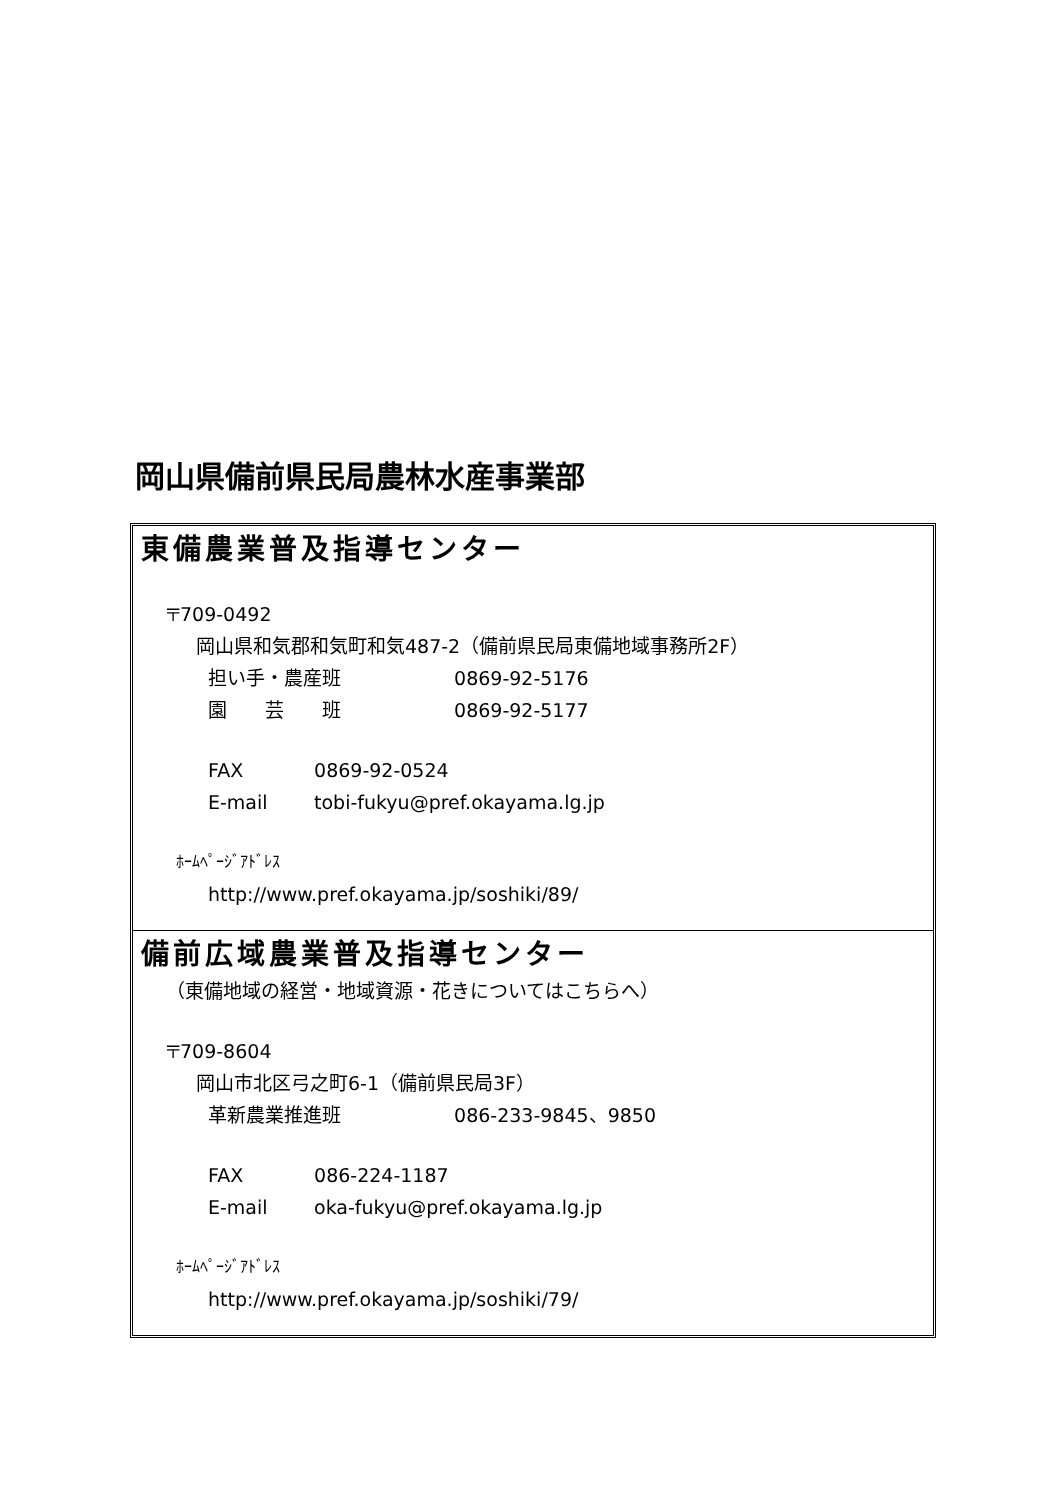岡山県備前県民局農林水産事業部
東備農業普及指導センター
〒709-0492
岡山県和気郡和気町和気487-2（備前県民局東備地域事務所2F）
担い手・農産班 0869-92-5176
園　　芸　　班 0869-92-5177
FAX 0869-92-0524
E-mail tobi-fukyu@pref.okayama.lg.jp
ﾎｰﾑﾍﾟｰｼﾞｱﾄﾞﾚｽ
http://www.pref.okayama.jp/soshiki/89/
備前広域農業普及指導センター
（東備地域の経営・地域資源・花きについてはこちらへ）
〒709-8604
岡山市北区弓之町6-1（備前県民局3F）
革新農業推進班 086-233-9845、9850
FAX 086-224-1187
E-mail oka-fukyu@pref.okayama.lg.jp
ﾎｰﾑﾍﾟｰｼﾞｱﾄﾞﾚｽ
http://www.pref.okayama.jp/soshiki/79/